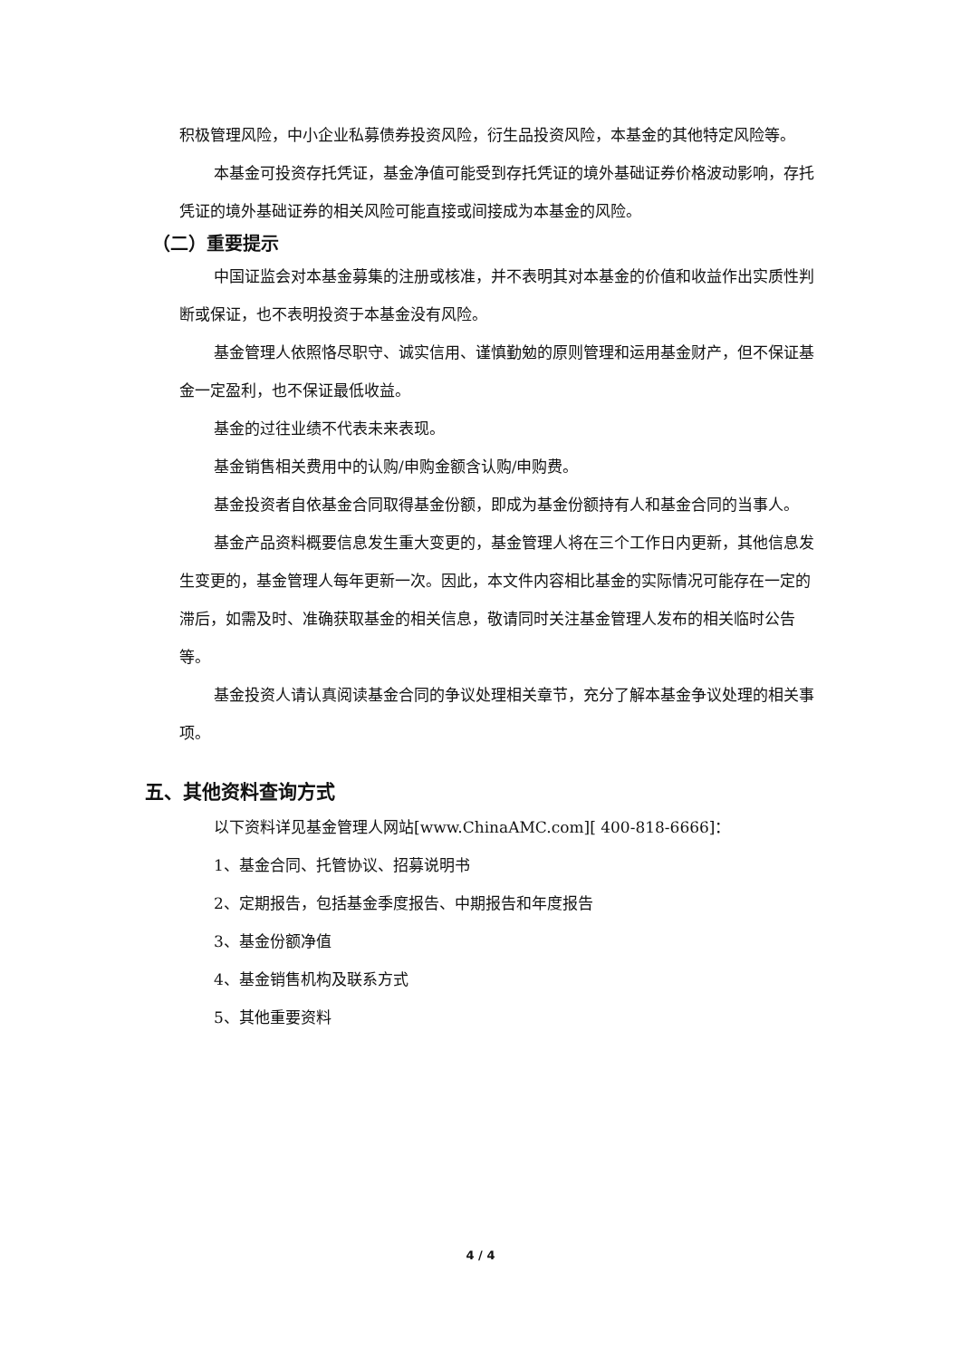积极管理风险，中小企业私募债券投资风险，衍生品投资风险，本基金的其他特定风险等。
本基金可投资存托凭证，基金净值可能受到存托凭证的境外基础证券价格波动影响，存托凭证的境外基础证券的相关风险可能直接或间接成为本基金的风险。
（二）重要提示
中国证监会对本基金募集的注册或核准，并不表明其对本基金的价值和收益作出实质性判断或保证，也不表明投资于本基金没有风险。
基金管理人依照恪尽职守、诚实信用、谨慎勤勉的原则管理和运用基金财产，但不保证基金一定盈利，也不保证最低收益。
基金的过往业绩不代表未来表现。
基金销售相关费用中的认购/申购金额含认购/申购费。
基金投资者自依基金合同取得基金份额，即成为基金份额持有人和基金合同的当事人。
基金产品资料概要信息发生重大变更的，基金管理人将在三个工作日内更新，其他信息发生变更的，基金管理人每年更新一次。因此，本文件内容相比基金的实际情况可能存在一定的滞后，如需及时、准确获取基金的相关信息，敬请同时关注基金管理人发布的相关临时公告等。
基金投资人请认真阅读基金合同的争议处理相关章节，充分了解本基金争议处理的相关事项。
五、其他资料查询方式
以下资料详见基金管理人网站[www.ChinaAMC.com][ 400-818-6666]：
1、基金合同、托管协议、招募说明书
2、定期报告，包括基金季度报告、中期报告和年度报告
3、基金份额净值
4、基金销售机构及联系方式
5、其他重要资料
4 / 4